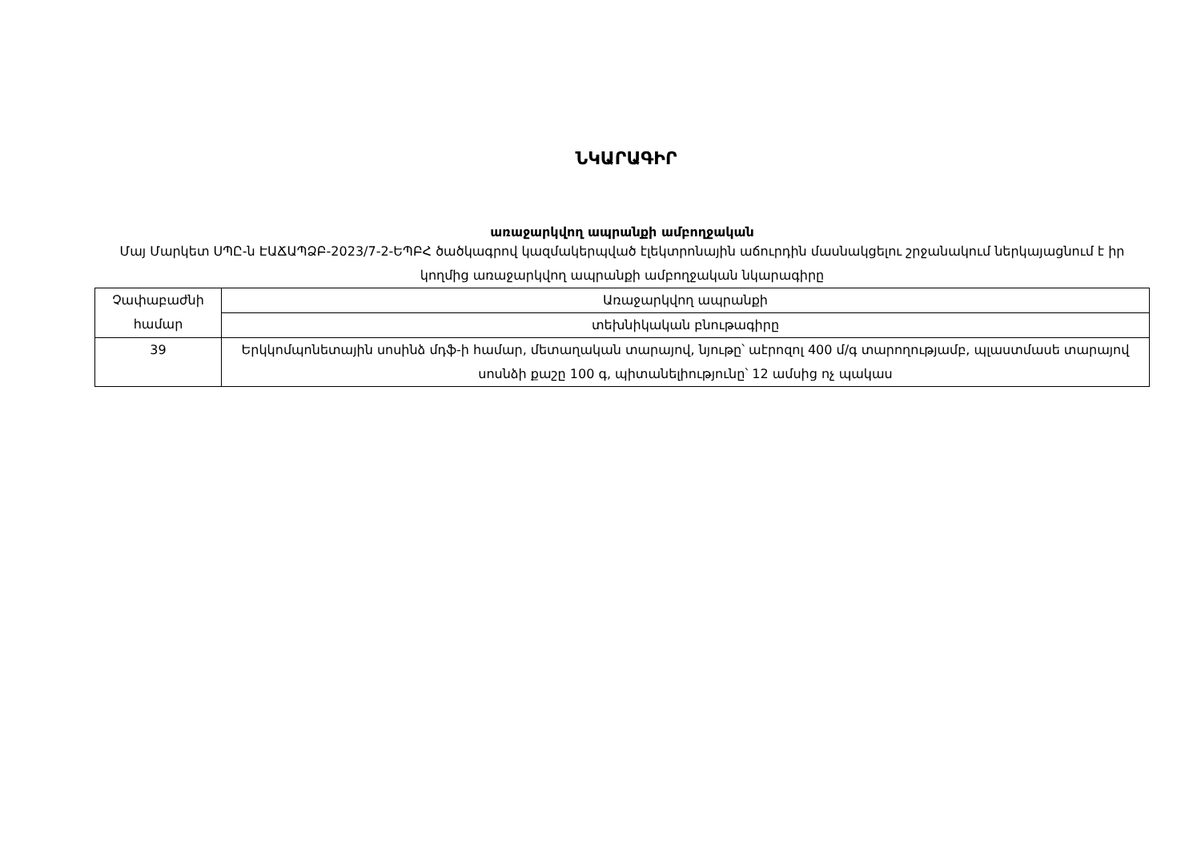ՆԿԱՐԱԳԻՐ
առաջարկվող ապրանքի ամբողջական
Մայ Մարկետ ՍՊԸ-ն ԷԱՃԱՊՁԲ-2023/7-2-ԵՊԲՀ ծածկագրով կազմակերպված էլեկտրոնային աճուրդին մասնակցելու շրջանակում ներկայացնում է իր կողմից առաջարկվող ապրանքի ամբողջական նկարագիրը
| Չափաբաժնի համար | Առաջարկվող ապրանքի |
| | տեխնիկական բնութագիրը |
| 39 | Երկկոմպոնետային սոսինձ մդֆ-ի համար, մետաղական տարայով, նյութը՝ աէրոզոլ 400 մ/գ տարողությամբ, պլաստմասե տարայով սոսնձի քաշը 100 գ, պիտանելիությունը՝ 12 ամսից ոչ պակաս |